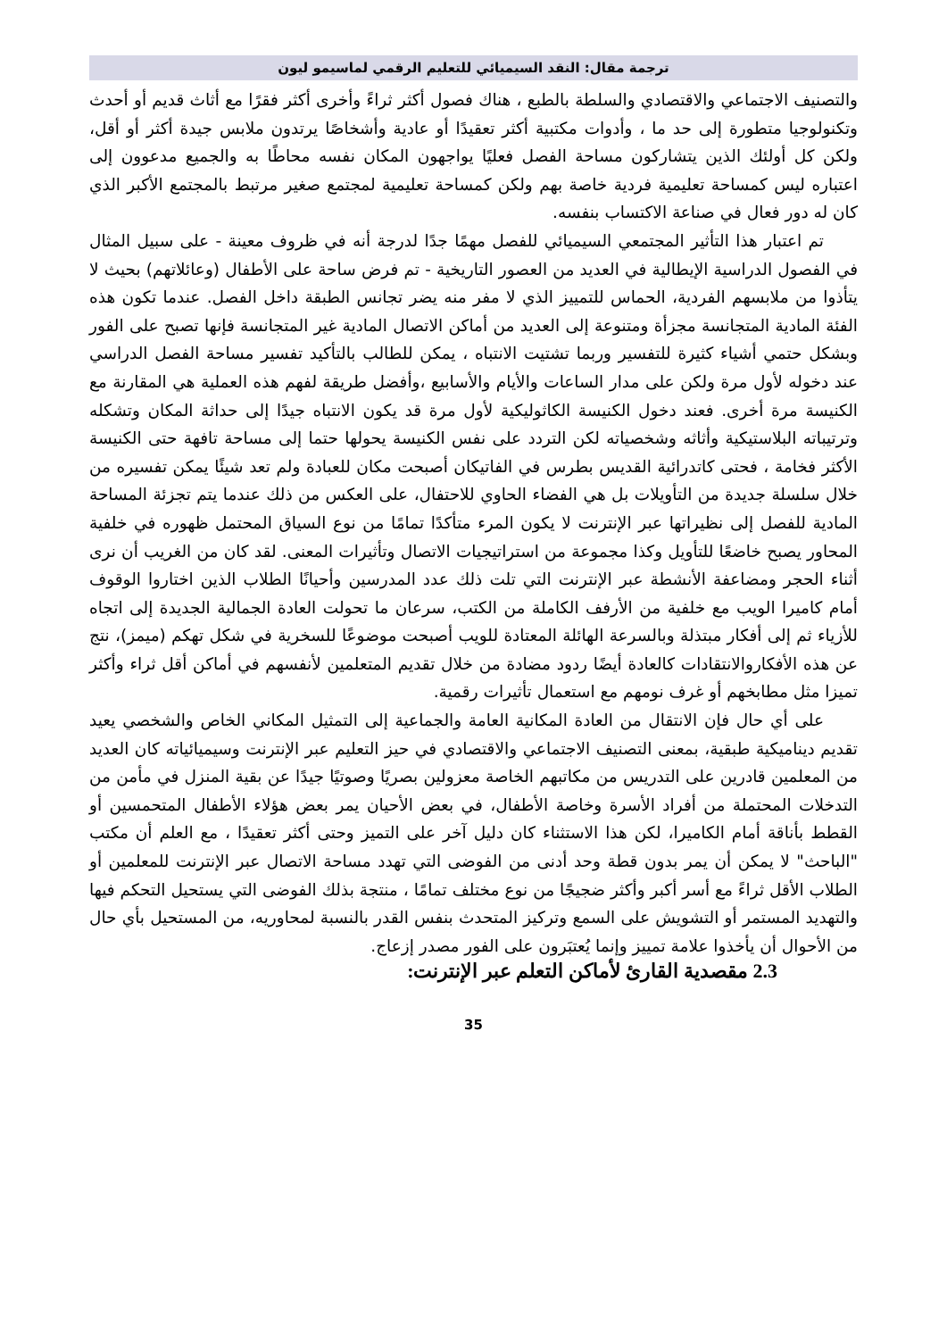ترجمة مقال: النقد السيميائي للتعليم الرقمي لماسيمو ليون
والتصنيف الاجتماعي والاقتصادي والسلطة بالطبع ، هناك فصول أكثر ثراءً وأخرى أكثر فقرًا مع أثاث قديم أو أحدث وتكنولوجيا متطورة إلى حد ما ، وأدوات مكتبية أكثر تعقيدًا أو عادية وأشخاصًا يرتدون ملابس جيدة أكثر أو أقل، ولكن كل أولئك الذين يتشاركون مساحة الفصل فعليًا يواجهون المكان نفسه محاطًا به والجميع مدعوون إلى اعتباره ليس كمساحة تعليمية فردية خاصة بهم ولكن كمساحة تعليمية لمجتمع صغير مرتبط بالمجتمع الأكبر الذي كان له دور فعال في صناعة الاكتساب بنفسه.
تم اعتبار هذا التأثير المجتمعي السيميائي للفصل مهمًا جدًا لدرجة أنه في ظروف معينة - على سبيل المثال في الفصول الدراسية الإيطالية في العديد من العصور التاريخية - تم فرض ساحة على الأطفال (وعائلاتهم) بحيث لا يتأذوا من ملابسهم الفردية، الحماس للتمييز الذي لا مفر منه يضر تجانس الطبقة داخل الفصل. عندما تكون هذه الفئة المادية المتجانسة مجزأة ومتنوعة إلى العديد من أماكن الاتصال المادية غير المتجانسة فإنها تصبح على الفور وبشكل حتمي أشياء كثيرة للتفسير وربما تشتيت الانتباه ، يمكن للطالب بالتأكيد تفسير مساحة الفصل الدراسي عند دخوله لأول مرة ولكن على مدار الساعات والأيام والأسابيع ،وأفضل طريقة لفهم هذه العملية هي المقارنة مع الكنيسة مرة أخرى. فعند دخول الكنيسة الكاثوليكية لأول مرة قد يكون الانتباه جيدًا إلى حداثة المكان وتشكله وترتيباته البلاستيكية وأثاثه وشخصياته لكن التردد على نفس الكنيسة يحولها حتما إلى مساحة تافهة حتى الكنيسة الأكثر فخامة ، فحتى كاتدرائية القديس بطرس في الفاتيكان أصبحت مكان للعبادة ولم تعد شيئًا يمكن تفسيره من خلال سلسلة جديدة من التأويلات بل هي الفضاء الحاوي للاحتفال، على العكس من ذلك عندما يتم تجزئة المساحة المادية للفصل إلى نظيراتها عبر الإنترنت لا يكون المرء متأكدًا تمامًا من نوع السياق المحتمل ظهوره في خلفية المحاور يصبح خاضعًا للتأويل وكذا مجموعة من استراتيجيات الاتصال وتأثيرات المعنى. لقد كان من الغريب أن نرى أثناء الحجر ومضاعفة الأنشطة عبر الإنترنت التي تلت ذلك عدد المدرسين وأحيانًا الطلاب الذين اختاروا الوقوف أمام كاميرا الويب مع خلفية من الأرفف الكاملة من الكتب، سرعان ما تحولت العادة الجمالية الجديدة إلى اتجاه للأزياء ثم إلى أفكار مبتذلة وبالسرعة الهائلة المعتادة للويب أصبحت موضوعًا للسخرية في شكل تهكم (ميمز)، نتج عن هذه الأفكاروالانتقادات كالعادة أيضًا ردود مضادة من خلال تقديم المتعلمين لأنفسهم في أماكن أقل ثراء وأكثر تميزا مثل مطابخهم أو غرف نومهم مع استعمال تأثيرات رقمية.
على أي حال فإن الانتقال من العادة المكانية العامة والجماعية إلى التمثيل المكاني الخاص والشخصي يعيد تقديم ديناميكية طبقية، بمعنى التصنيف الاجتماعي والاقتصادي في حيز التعليم عبر الإنترنت وسيميائياته كان العديد من المعلمين قادرين على التدريس من مكاتبهم الخاصة معزولين بصريًا وصوتيًا جيدًا عن بقية المنزل في مأمن من التدخلات المحتملة من أفراد الأسرة وخاصة الأطفال، في بعض الأحيان يمر بعض هؤلاء الأطفال المتحمسين أو القطط بأناقة أمام الكاميرا، لكن هذا الاستثناء كان دليل آخر على التميز وحتى أكثر تعقيدًا ، مع العلم أن مكتب "الباحث" لا يمكن أن يمر بدون قطة وحد أدنى من الفوضى التي تهدد مساحة الاتصال عبر الإنترنت للمعلمين أو الطلاب الأقل ثراءً مع أسر أكبر وأكثر ضجيجًا من نوع مختلف تمامًا ، منتجة بذلك الفوضى التي يستحيل التحكم فيها والتهديد المستمر أو التشويش على السمع وتركيز المتحدث بنفس القدر بالنسبة لمحاوريه، من المستحيل بأي حال من الأحوال أن يأخذوا علامة تمييز وإنما يُعتبَرون على الفور مصدر إزعاج.
2.3 مقصدية القارئ لأماكن التعلم عبر الإنترنت:
35